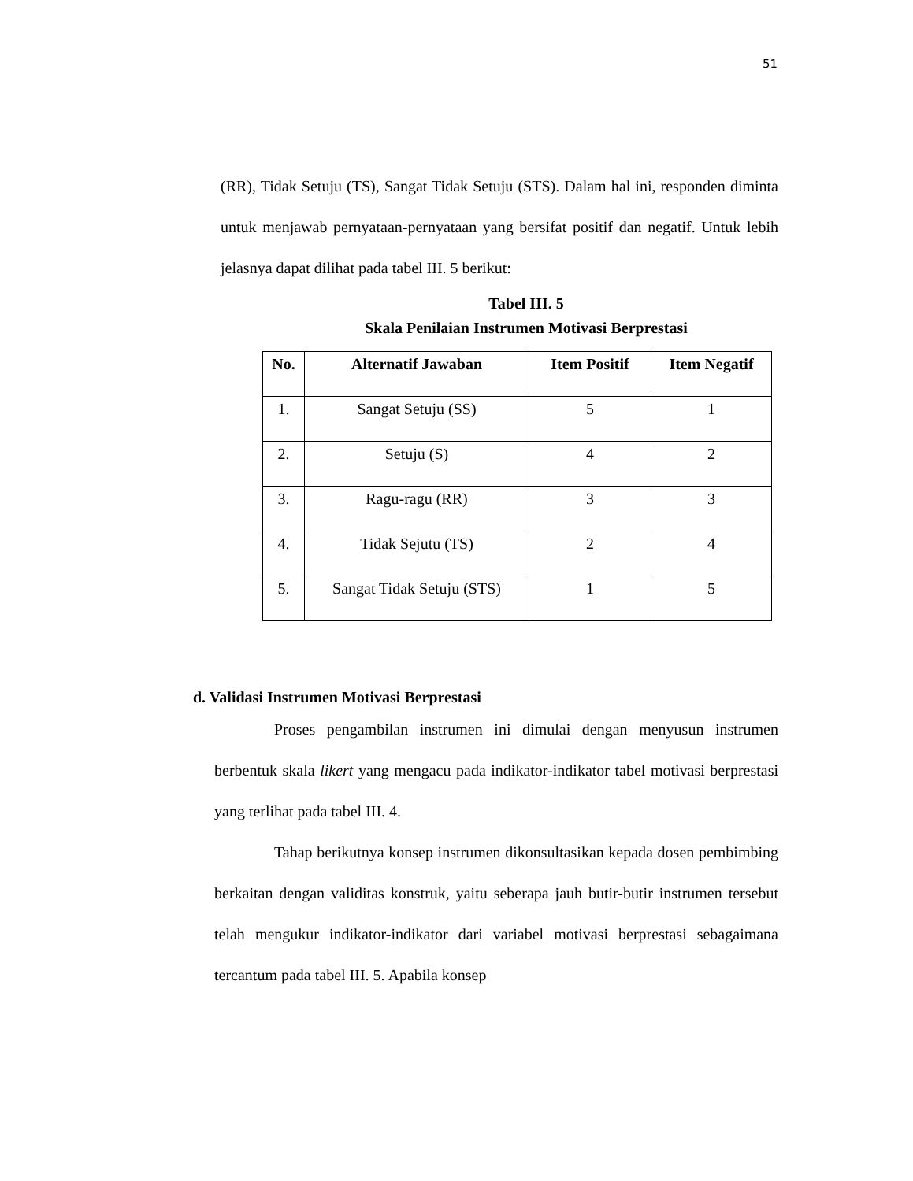51
(RR), Tidak Setuju (TS), Sangat Tidak Setuju (STS). Dalam hal ini, responden diminta untuk menjawab pernyataan-pernyataan yang bersifat positif dan negatif. Untuk lebih jelasnya dapat dilihat pada tabel III. 5 berikut:
Tabel III. 5
Skala Penilaian Instrumen Motivasi Berprestasi
| No. | Alternatif Jawaban | Item Positif | Item Negatif |
| --- | --- | --- | --- |
| 1. | Sangat Setuju (SS) | 5 | 1 |
| 2. | Setuju (S) | 4 | 2 |
| 3. | Ragu-ragu (RR) | 3 | 3 |
| 4. | Tidak Sejutu (TS) | 2 | 4 |
| 5. | Sangat Tidak Setuju (STS) | 1 | 5 |
d. Validasi Instrumen Motivasi Berprestasi
Proses pengambilan instrumen ini dimulai dengan menyusun instrumen berbentuk skala likert yang mengacu pada indikator-indikator tabel motivasi berprestasi yang terlihat pada tabel III. 4.
Tahap berikutnya konsep instrumen dikonsultasikan kepada dosen pembimbing berkaitan dengan validitas konstruk, yaitu seberapa jauh butir-butir instrumen tersebut telah mengukur indikator-indikator dari variabel motivasi berprestasi sebagaimana tercantum pada tabel III. 5. Apabila konsep